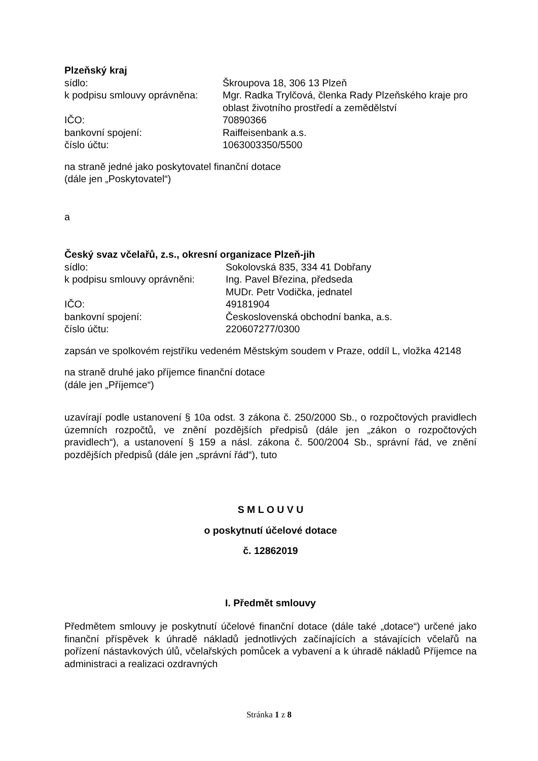Plzeňský kraj
sídlo: Škroupova 18, 306 13 Plzeň
k podpisu smlouvy oprávněna: Mgr. Radka Trylčová, členka Rady Plzeňského kraje pro oblast životního prostředí a zemědělství
IČO: 70890366
bankovní spojení: Raiffeisenbank a.s.
číslo účtu: 1063003350/5500
na straně jedné jako poskytovatel finanční dotace
(dále jen „Poskytovatel“)
a
Český svaz včelařů, z.s., okresní organizace Plzeň-jih
sídlo: Sokolovská 835, 334 41 Dobřany
k podpisu smlouvy oprávněni: Ing. Pavel Březina, předseda
MUDr. Petr Vodička, jednatel
IČO: 49181904
bankovní spojení: Československá obchodní banka, a.s.
číslo účtu: 220607277/0300
zapsán ve spolkovém rejstříku vedeném Městským soudem v Praze, oddíl L, vložka 42148
na straně druhé jako příjemce finanční dotace
(dále jen „Příjemce“)
uzavírají podle ustanovení § 10a odst. 3 zákona č. 250/2000 Sb., o rozpočtových pravidlech územních rozpočtů, ve znění pozdějších předpisů (dále jen „zákon o rozpočtových pravidlech“), a ustanovení § 159 a násl. zákona č. 500/2004 Sb., správní řád, ve znění pozdějších předpisů (dále jen „správní řád“), tuto
S M L O U V U
o poskytnutí účelové dotace
č. 12862019
I. Předmět smlouvy
Předmětem smlouvy je poskytnutí účelové finanční dotace (dále také „dotace“) určené jako finanční příspěvek k úhradě nákladů jednotlivých začínajících a stávajících včelařů na pořízení nástavkových úlů, včelařských pomůcek a vybavení a k úhradě nákladů Příjemce na administraci a realizaci ozdravných
Stránka 1 z 8